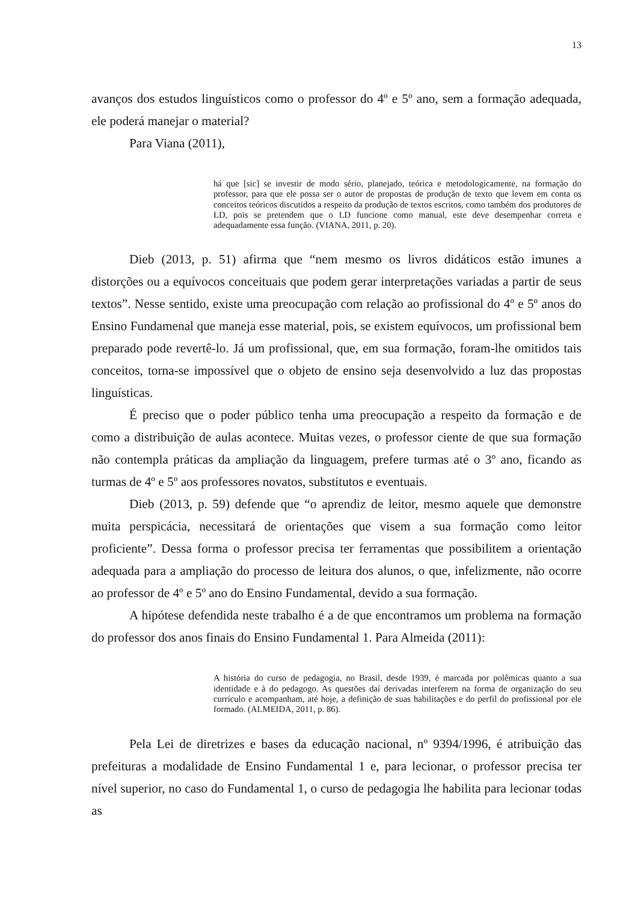13
avanços dos estudos linguísticos como o professor do 4º e 5º ano, sem a formação adequada, ele poderá manejar o material?
Para Viana (2011),
há que [sic] se investir de modo sério, planejado, teórica e metodologicamente, na formação do professor, para que ele possa ser o autor de propostas de produção de texto que levem em conta os conceitos teóricos discutidos a respeito da produção de textos escritos, como também dos produtores de LD, pois se pretendem que o LD funcione como manual, este deve desempenhar correta e adequadamente essa função. (VIANA, 2011, p. 20).
Dieb (2013, p. 51) afirma que “nem mesmo os livros didáticos estão imunes a distorções ou a equívocos conceituais que podem gerar interpretações variadas a partir de seus textos”. Nesse sentido, existe uma preocupação com relação ao profissional do 4º e 5º anos do Ensino Fundamenal que maneja esse material, pois, se existem equívocos, um profissional bem preparado pode revertê-lo. Já um profissional, que, em sua formação, foram-lhe omitidos tais conceitos, torna-se impossível que o objeto de ensino seja desenvolvido a luz das propostas linguísticas.
É preciso que o poder público tenha uma preocupação a respeito da formação e de como a distribuição de aulas acontece. Muitas vezes, o professor ciente de que sua formação não contempla práticas da ampliação da linguagem, prefere turmas até o 3º ano, ficando as turmas de 4º e 5º aos professores novatos, substitutos e eventuais.
Dieb (2013, p. 59) defende que “o aprendiz de leitor, mesmo aquele que demonstre muita perspicácia, necessitará de orientações que visem a sua formação como leitor proficiente”. Dessa forma o professor precisa ter ferramentas que possibilitem a orientação adequada para a ampliação do processo de leitura dos alunos, o que, infelizmente, não ocorre ao professor de 4º e 5º ano do Ensino Fundamental, devido a sua formação.
A hipótese defendida neste trabalho é a de que encontramos um problema na formação do professor dos anos finais do Ensino Fundamental 1. Para Almeida (2011):
A história do curso de pedagogia, no Brasil, desde 1939, é marcada por polêmicas quanto a sua identidade e à do pedagogo. As questões daí derivadas interferem na forma de organização do seu currículo e acompanham, até hoje, a definição de suas habilitações e do perfil do profissional por ele formado. (ALMEIDA, 2011, p. 86).
Pela Lei de diretrizes e bases da educação nacional, nº 9394/1996, é atribuição das prefeituras a modalidade de Ensino Fundamental 1 e, para lecionar, o professor precisa ter nível superior, no caso do Fundamental 1, o curso de pedagogia lhe habilita para lecionar todas as